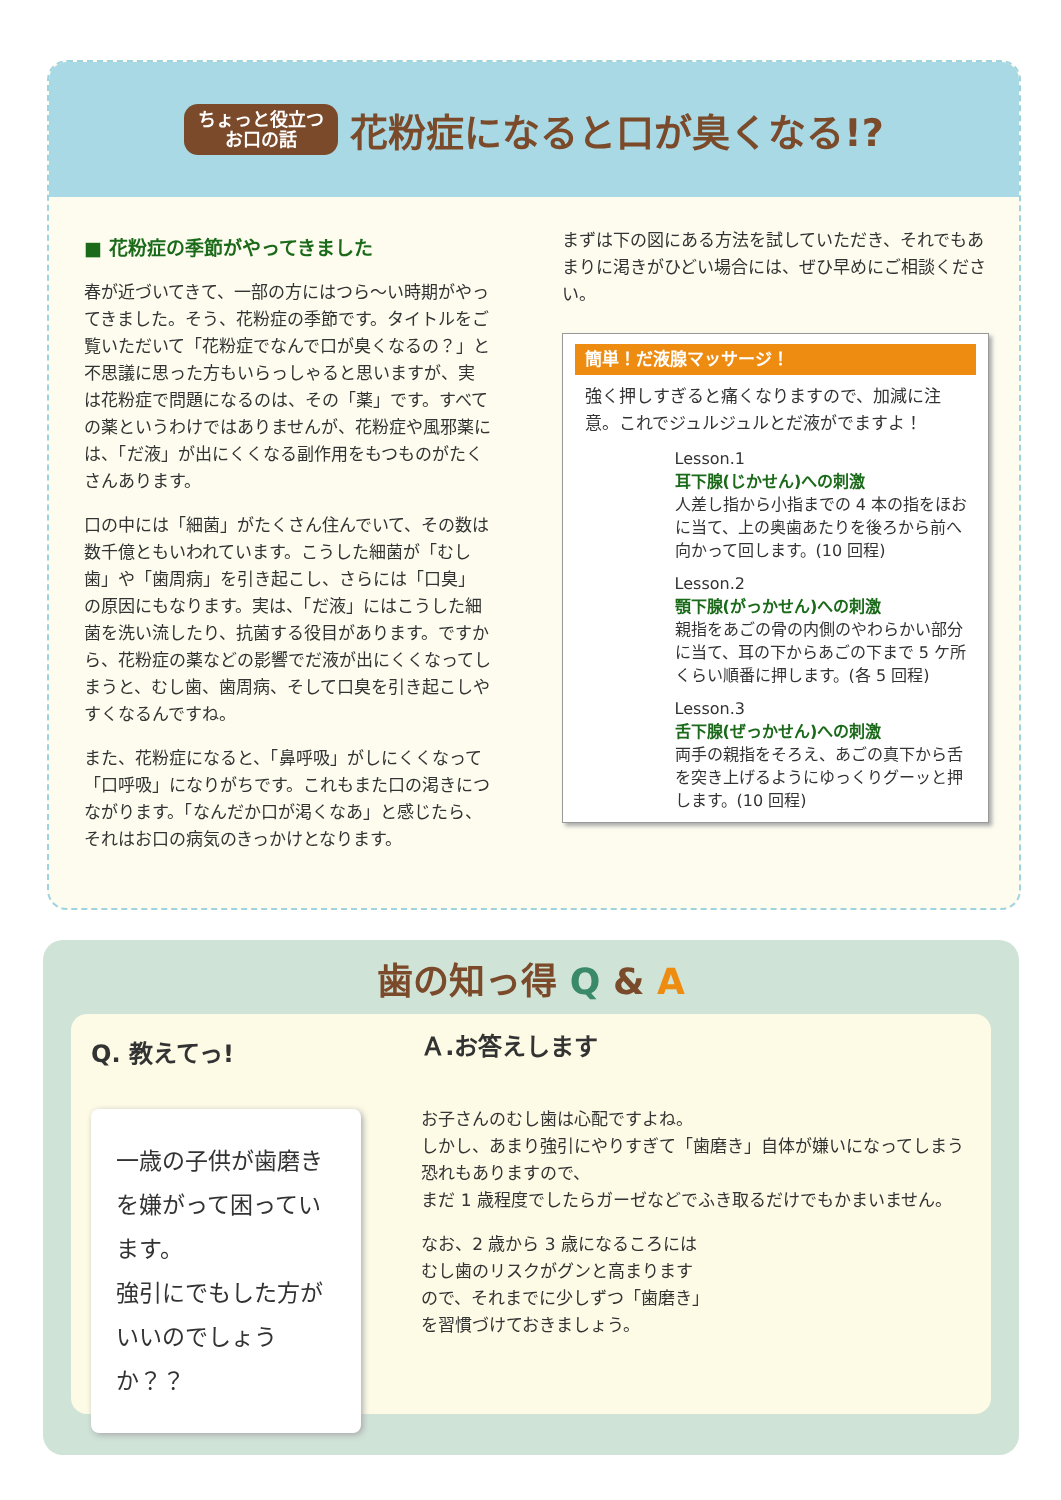ちょっと役立つ
お口の話
花粉症になると口が臭くなる!?
■ 花粉症の季節がやってきました
春が近づいてきて、一部の方にはつら〜い時期がやってきました。そう、花粉症の季節です。タイトルをご覧いただいて「花粉症でなんで口が臭くなるの？」と不思議に思った方もいらっしゃると思いますが、実は花粉症で問題になるのは、その「薬」です。すべての薬というわけではありませんが、花粉症や風邪薬には、「だ液」が出にくくなる副作用をもつものがたくさんあります。
口の中には「細菌」がたくさん住んでいて、その数は数千億ともいわれています。こうした細菌が「むし歯」や「歯周病」を引き起こし、さらには「口臭」の原因にもなります。実は、「だ液」にはこうした細菌を洗い流したり、抗菌する役目があります。ですから、花粉症の薬などの影響でだ液が出にくくなってしまうと、むし歯、歯周病、そして口臭を引き起こしやすくなるんですね。
また、花粉症になると、「鼻呼吸」がしにくくなって「口呼吸」になりがちです。これもまた口の渇きにつながります。「なんだか口が渇くなあ」と感じたら、それはお口の病気のきっかけとなります。
まずは下の図にある方法を試していただき、それでもあまりに渇きがひどい場合には、ぜひ早めにご相談ください。
簡単！だ液腺マッサージ！
強く押しすぎると痛くなりますので、加減に注意。これでジュルジュルとだ液がでますよ！
Lesson.1
耳下腺(じかせん)への刺激
人差し指から小指までの 4 本の指をほおに当て、上の奥歯あたりを後ろから前へ向かって回します。(10 回程)
Lesson.2
顎下腺(がっかせん)への刺激
親指をあごの骨の内側のやわらかい部分に当て、耳の下からあごの下まで 5 ケ所くらい順番に押します。(各 5 回程)
Lesson.3
舌下腺(ぜっかせん)への刺激
両手の親指をそろえ、あごの真下から舌を突き上げるようにゆっくりグーッと押します。(10 回程)
歯の知っ得 Q & A
Q. 教えてっ!
一歳の子供が歯磨きを嫌がって困っています。
強引にでもした方がいいのでしょうか？？
Ａ.お答えします
お子さんのむし歯は心配ですよね。
しかし、あまり強引にやりすぎて「歯磨き」自体が嫌いになってしまう恐れもありますので、
まだ 1 歳程度でしたらガーゼなどでふき取るだけでもかまいません。
なお、2 歳から 3 歳になるころには
むし歯のリスクがグンと高まります
ので、それまでに少しずつ「歯磨き」
を習慣づけておきましょう。